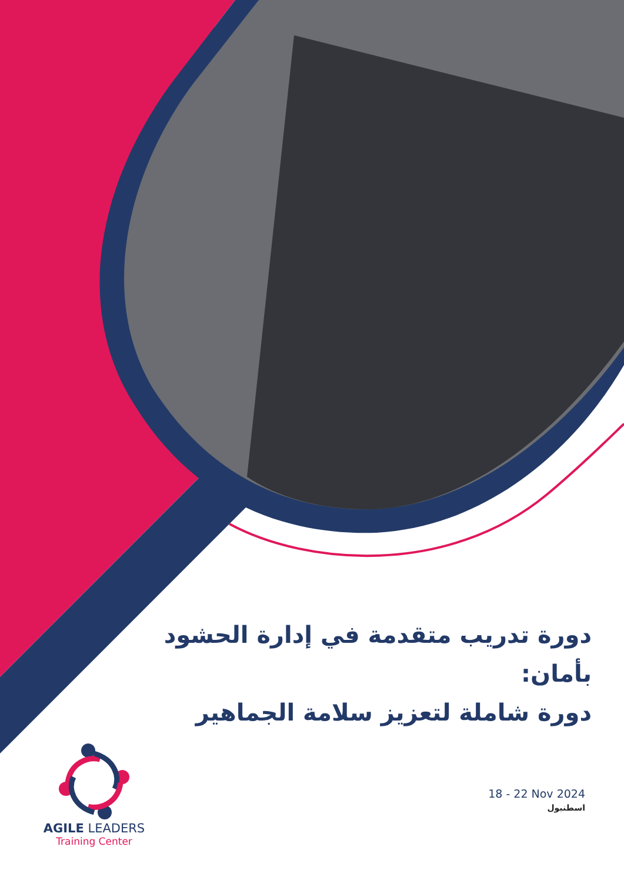دورة تدريب متقدمة في إدارة الحشود بأمان:
دورة شاملة لتعزيز سلامة الجماهير
AGILE LEADERS
Training Center
18 - 22 Nov 2024
اسطنبول